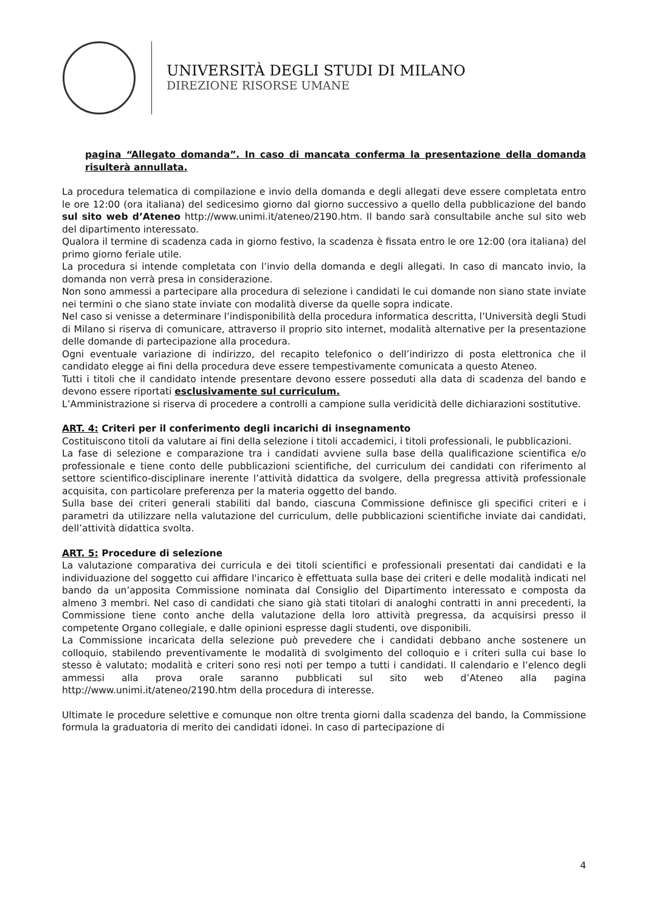UNIVERSITÀ DEGLI STUDI DI MILANO
DIREZIONE RISORSE UMANE
pagina “Allegato domanda”. In caso di mancata conferma la presentazione della domanda risulterà annullata.
La procedura telematica di compilazione e invio della domanda e degli allegati deve essere completata entro le ore 12:00 (ora italiana) del sedicesimo giorno dal giorno successivo a quello della pubblicazione del bando sul sito web d’Ateneo http://www.unimi.it/ateneo/2190.htm. Il bando sarà consultabile anche sul sito web del dipartimento interessato.
Qualora il termine di scadenza cada in giorno festivo, la scadenza è fissata entro le ore 12:00 (ora italiana) del primo giorno feriale utile.
La procedura si intende completata con l’invio della domanda e degli allegati. In caso di mancato invio, la domanda non verrà presa in considerazione.
Non sono ammessi a partecipare alla procedura di selezione i candidati le cui domande non siano state inviate nei termini o che siano state inviate con modalità diverse da quelle sopra indicate.
Nel caso si venisse a determinare l’indisponibilità della procedura informatica descritta, l’Università degli Studi di Milano si riserva di comunicare, attraverso il proprio sito internet, modalità alternative per la presentazione delle domande di partecipazione alla procedura.
Ogni eventuale variazione di indirizzo, del recapito telefonico o dell’indirizzo di posta elettronica che il candidato elegge ai fini della procedura deve essere tempestivamente comunicata a questo Ateneo.
Tutti i titoli che il candidato intende presentare devono essere posseduti alla data di scadenza del bando e devono essere riportati esclusivamente sul curriculum.
L’Amministrazione si riserva di procedere a controlli a campione sulla veridicità delle dichiarazioni sostitutive.
ART. 4: Criteri per il conferimento degli incarichi di insegnamento
Costituiscono titoli da valutare ai fini della selezione i titoli accademici, i titoli professionali, le pubblicazioni.
La fase di selezione e comparazione tra i candidati avviene sulla base della qualificazione scientifica e/o professionale e tiene conto delle pubblicazioni scientifiche, del curriculum dei candidati con riferimento al settore scientifico-disciplinare inerente l’attività didattica da svolgere, della pregressa attività professionale acquisita, con particolare preferenza per la materia oggetto del bando.
Sulla base dei criteri generali stabiliti dal bando, ciascuna Commissione definisce gli specifici criteri e i parametri da utilizzare nella valutazione del curriculum, delle pubblicazioni scientifiche inviate dai candidati, dell’attività didattica svolta.
ART. 5: Procedure di selezione
La valutazione comparativa dei curricula e dei titoli scientifici e professionali presentati dai candidati e la individuazione del soggetto cui affidare l'incarico è effettuata sulla base dei criteri e delle modalità indicati nel bando da un’apposita Commissione nominata dal Consiglio del Dipartimento interessato e composta da almeno 3 membri. Nel caso di candidati che siano già stati titolari di analoghi contratti in anni precedenti, la Commissione tiene conto anche della valutazione della loro attività pregressa, da acquisirsi presso il competente Organo collegiale, e dalle opinioni espresse dagli studenti, ove disponibili.
La Commissione incaricata della selezione può prevedere che i candidati debbano anche sostenere un colloquio, stabilendo preventivamente le modalità di svolgimento del colloquio e i criteri sulla cui base lo stesso è valutato; modalità e criteri sono resi noti per tempo a tutti i candidati. Il calendario e l’elenco degli ammessi alla prova orale saranno pubblicati sul sito web d’Ateneo alla pagina http://www.unimi.it/ateneo/2190.htm della procedura di interesse.
Ultimate le procedure selettive e comunque non oltre trenta giorni dalla scadenza del bando, la Commissione formula la graduatoria di merito dei candidati idonei. In caso di partecipazione di
4